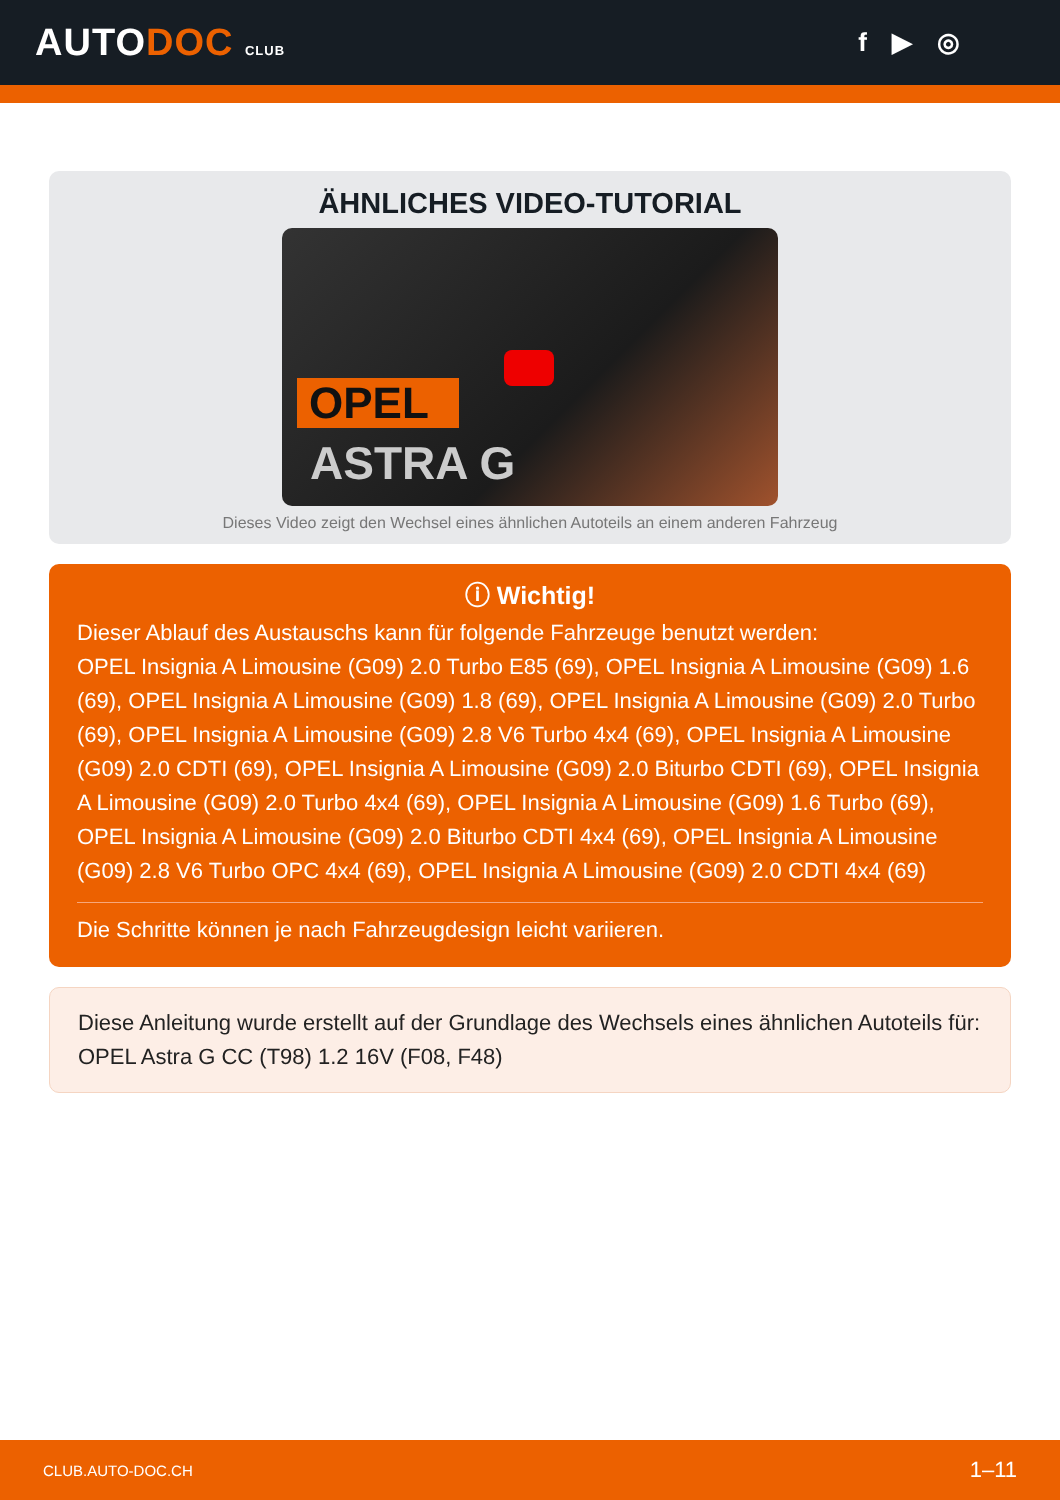AUTODOC CLUB
f ▶ ◎
ÄHNLICHES VIDEO-TUTORIAL
OPEL
ASTRA G
Dieses Video zeigt den Wechsel eines ähnlichen Autoteils an einem anderen Fahrzeug
ⓘ Wichtig!
Dieser Ablauf des Austauschs kann für folgende Fahrzeuge benutzt werden:
OPEL Insignia A Limousine (G09) 2.0 Turbo E85 (69), OPEL Insignia A Limousine (G09) 1.6 (69), OPEL Insignia A Limousine (G09) 1.8 (69), OPEL Insignia A Limousine (G09) 2.0 Turbo (69), OPEL Insignia A Limousine (G09) 2.8 V6 Turbo 4x4 (69), OPEL Insignia A Limousine (G09) 2.0 CDTI (69), OPEL Insignia A Limousine (G09) 2.0 Biturbo CDTI (69), OPEL Insignia A Limousine (G09) 2.0 Turbo 4x4 (69), OPEL Insignia A Limousine (G09) 1.6 Turbo (69), OPEL Insignia A Limousine (G09) 2.0 Biturbo CDTI 4x4 (69), OPEL Insignia A Limousine (G09) 2.8 V6 Turbo OPC 4x4 (69), OPEL Insignia A Limousine (G09) 2.0 CDTI 4x4 (69)
Die Schritte können je nach Fahrzeugdesign leicht variieren.
Diese Anleitung wurde erstellt auf der Grundlage des Wechsels eines ähnlichen Autoteils für: OPEL Astra G CC (T98) 1.2 16V (F08, F48)
CLUB.AUTO-DOC.CH 1–11